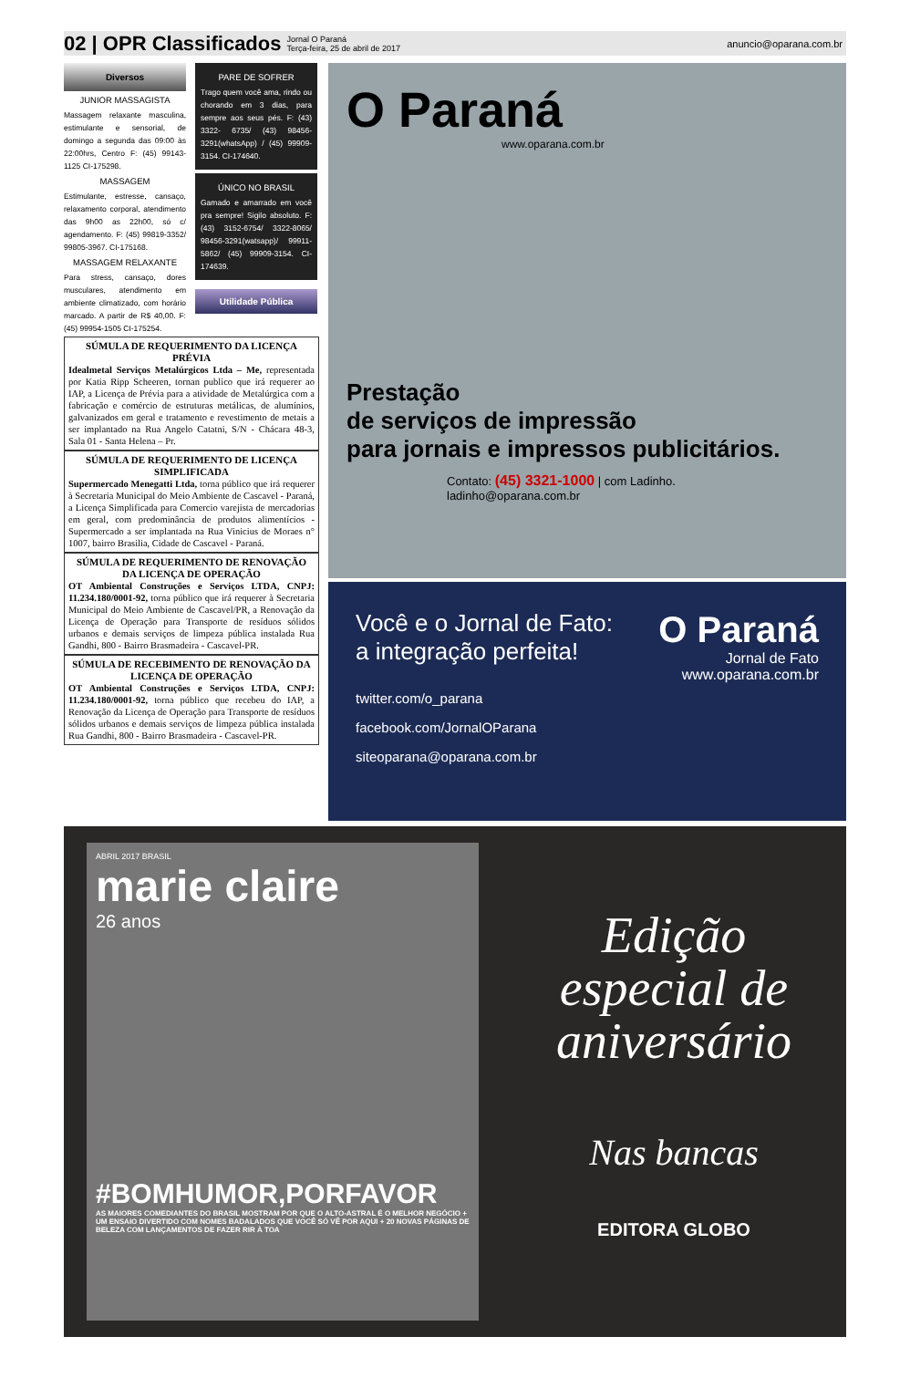02 | OPR Classificados
Jornal O Paraná
Terça-feira, 25 de abril de 2017
anuncio@oparana.com.br
Diversos
JUNIOR MASSAGISTA
Massagem relaxante masculina, estimulante e sensorial, de domingo a segunda das 09:00 às 22:00hrs, Centro F: (45) 99143-1125 CI-175298.
MASSAGEM
Estimulante, estresse, cansaço, relaxamento corporal, atendimento das 9h00 as 22h00, só c/ agendamento. F: (45) 99819-3352/ 99805-3967. CI-175168.
MASSAGEM RELAXANTE
Para stress, cansaço, dores musculares, atendimento em ambiente climatizado, com horário marcado. A partir de R$ 40,00. F: (45) 99954-1505 CI-175254.
PARE DE SOFRER
Trago quem você ama, rindo ou chorando em 3 dias, para sempre aos seus pés. F: (43) 3322- 6735/ (43) 98456-3291(whatsApp) / (45) 99909-3154. CI-174640.
ÚNICO NO BRASIL
Gamado e amarrado em você pra sempre! Sigilo absoluto. F: (43) 3152-6754/ 3322-8065/ 98456-3291(watsapp)/ 99911-5862/ (45) 99909-3154. CI-174639.
Utilidade Pública
SÚMULA DE REQUERIMENTO DA LICENÇA PRÉVIA
Idealmetal Serviços Metalúrgicos Ltda – Me, representada por Katia Ripp Scheeren, tornan publico que irá requerer ao IAP, a Licença de Prévia para a atividade de Metalúrgica com a fabricação e comércio de estruturas metálicas, de alumínios, galvanizados em geral e tratamento e revestimento de metais a ser implantado na Rua Angelo Catatni, S/N - Chácara 48-3, Sala 01 - Santa Helena – Pr.
SÚMULA DE REQUERIMENTO DE LICENÇA SIMPLIFICADA
Supermercado Menegatti Ltda, torna público que irá requerer à Secretaria Municipal do Meio Ambiente de Cascavel - Paraná, a Licença Simplificada para Comercio varejista de mercadorias em geral, com predominância de produtos alimentícios - Supermercado a ser implantada na Rua Vinicius de Moraes n° 1007, bairro Brasilia, Cidade de Cascavel - Paraná.
SÚMULA DE REQUERIMENTO DE RENOVAÇÃO DA LICENÇA DE OPERAÇÃO
OT Ambiental Construções e Serviços LTDA, CNPJ: 11.234.180/0001-92, torna público que irá requerer à Secretaria Municipal do Meio Ambiente de Cascavel/PR, a Renovação da Licença de Operação para Transporte de resíduos sólidos urbanos e demais serviços de limpeza pública instalada Rua Gandhi, 800 - Bairro Brasmadeira - Cascavel-PR.
SÚMULA DE RECEBIMENTO DE RENOVAÇÃO DA LICENÇA DE OPERAÇÃO
OT Ambiental Construções e Serviços LTDA, CNPJ: 11.234.180/0001-92, torna público que recebeu do IAP, a Renovação da Licença de Operação para Transporte de resíduos sólidos urbanos e demais serviços de limpeza pública instalada Rua Gandhi, 800 - Bairro Brasmadeira - Cascavel-PR.
O Paraná
www.oparana.com.br
Prestação
de serviços de impressão
para jornais e impressos publicitários.
Contato: (45) 3321-1000 | com Ladinho.
ladinho@oparana.com.br
O Paraná
Jornal de Fato
www.oparana.com.br
Você e o Jornal de Fato:
a integração perfeita!
twitter.com/o_parana
facebook.com/JornalOParana
siteoparana@oparana.com.br
ABRIL 2017 BRASIL
marie claire
26 anos
#BOMHUMOR,PORFAVOR
AS MAIORES COMEDIANTES DO BRASIL MOSTRAM POR QUE O ALTO-ASTRAL É O MELHOR NEGÓCIO + UM ENSAIO DIVERTIDO COM NOMES BADALADOS QUE VOCÊ SÓ VÊ POR AQUI + 20 NOVAS PÁGINAS DE BELEZA COM LANÇAMENTOS DE FAZER RIR À TOA
Edição
especial de
aniversário
Nas bancas
EDITORA GLOBO